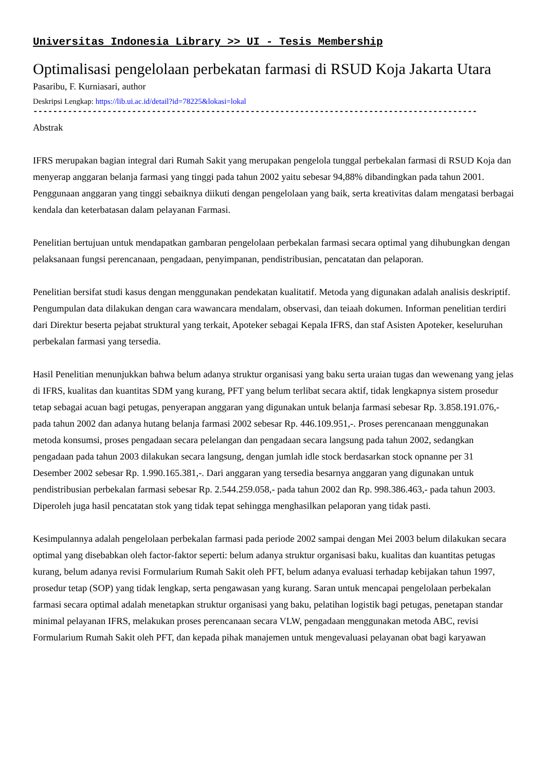Universitas Indonesia Library >> UI - Tesis Membership
Optimalisasi pengelolaan perbekatan farmasi di RSUD Koja Jakarta Utara
Pasaribu, F. Kurniasari, author
Deskripsi Lengkap: https://lib.ui.ac.id/detail?id=78225&lokasi=lokal
------------------------------------------------------------------------------------------
Abstrak
IFRS merupakan bagian integral dari Rumah Sakit yang merupakan pengelola tunggal perbekalan farmasi di RSUD Koja dan menyerap anggaran belanja farmasi yang tinggi pada tahun 2002 yaitu sebesar 94,88% dibandingkan pada tahun 2001. Penggunaan anggaran yang tinggi sebaiknya diikuti dengan pengelolaan yang baik, serta kreativitas dalam mengatasi berbagai kendala dan keterbatasan dalam pelayanan Farmasi.
Penelitian bertujuan untuk mendapatkan gambaran pengelolaan perbekalan farmasi secara optimal yang dihubungkan dengan pelaksanaan fungsi perencanaan, pengadaan, penyimpanan, pendistribusian, pencatatan dan pelaporan.
Penelitian bersifat studi kasus dengan menggunakan pendekatan kualitatif. Metoda yang digunakan adalah analisis deskriptif. Pengumpulan data dilakukan dengan cara wawancara mendalam, observasi, dan teiaah dokumen. Informan penelitian terdiri dari Direktur beserta pejabat struktural yang terkait, Apoteker sebagai Kepala IFRS, dan staf Asisten Apoteker, keseluruhan perbekalan farmasi yang tersedia.
Hasil Penelitian menunjukkan bahwa belum adanya struktur organisasi yang baku serta uraian tugas dan wewenang yang jelas di IFRS, kualitas dan kuantitas SDM yang kurang, PFT yang belum terlibat secara aktif, tidak lengkapnya sistem prosedur tetap sebagai acuan bagi petugas, penyerapan anggaran yang digunakan untuk belanja farmasi sebesar Rp. 3.858.191.076,- pada tahun 2002 dan adanya hutang belanja farmasi 2002 sebesar Rp. 446.109.951,-. Proses perencanaan menggunakan metoda konsumsi, proses pengadaan secara pelelangan dan pengadaan secara langsung pada tahun 2002, sedangkan pengadaan pada tahun 2003 dilakukan secara langsung, dengan jumlah idle stock berdasarkan stock opnanne per 31 Desember 2002 sebesar Rp. 1.990.165.381,-. Dari anggaran yang tersedia besarnya anggaran yang digunakan untuk pendistribusian perbekalan farmasi sebesar Rp. 2.544.259.058,- pada tahun 2002 dan Rp. 998.386.463,- pada tahun 2003. Diperoleh juga hasil pencatatan stok yang tidak tepat sehingga menghasilkan pelaporan yang tidak pasti.
Kesimpulannya adalah pengelolaan perbekalan farmasi pada periode 2002 sampai dengan Mei 2003 belum dilakukan secara optimal yang disebabkan oleh factor-faktor seperti: belum adanya struktur organisasi baku, kualitas dan kuantitas petugas kurang, belum adanya revisi Formularium Rumah Sakit oleh PFT, belum adanya evaluasi terhadap kebijakan tahun 1997, prosedur tetap (SOP) yang tidak lengkap, serta pengawasan yang kurang. Saran untuk mencapai pengelolaan perbekalan farmasi secara optimal adalah menetapkan struktur organisasi yang baku, pelatihan logistik bagi petugas, penetapan standar minimal pelayanan IFRS, melakukan proses perencanaan secara VLW, pengadaan menggunakan metoda ABC, revisi Formularium Rumah Sakit oleh PFT, dan kepada pihak manajemen untuk mengevaluasi pelayanan obat bagi karyawan